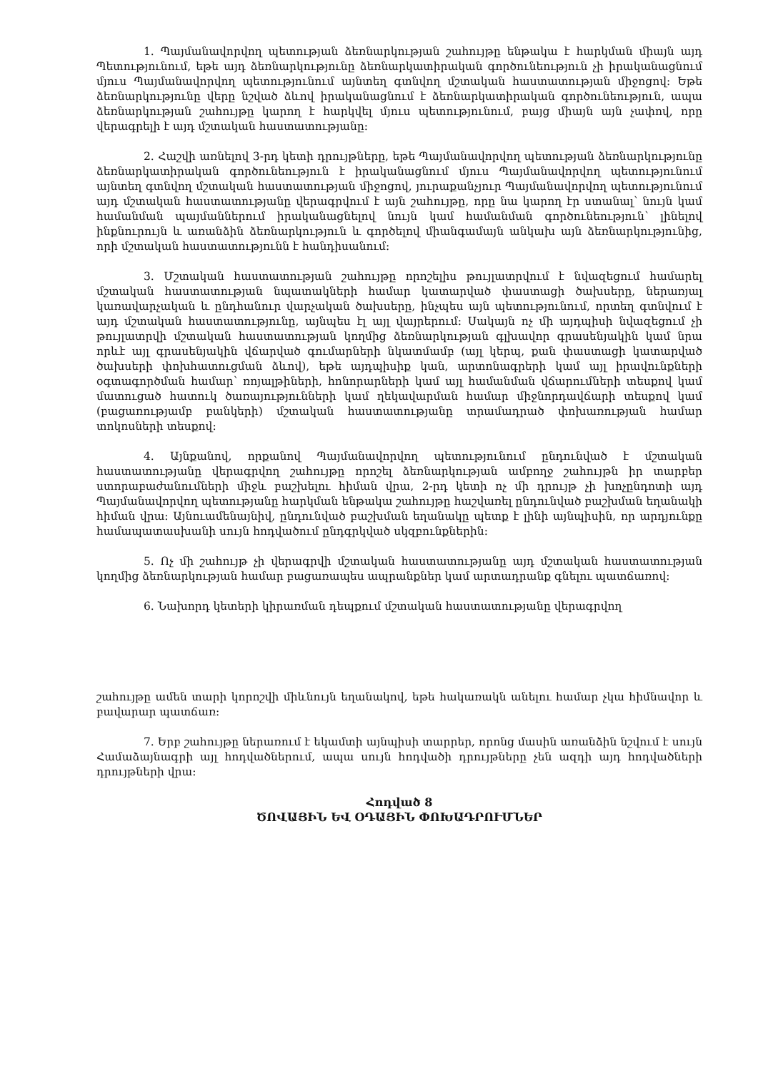1. Պայմանավորվող պետության ձեռնարկության շահույթը ենթակա է հարկման միայն այդ Պետությունում, եթե այդ ձեռնարկությունը ձեռնարկատիրական գործունեություն չի իրականացնում մյուս Պայմանավորվող պետությունում այնտեղ գտնվող մշտական հաստատության միջոցով: Եթե ձեռնարկությունը վերը նշված ձևով իրականացնում է ձեռնարկատիրական գործունեություն, ապա ձեռնարկության շահույթը կարող է հարկվել մյուս պետությունում, բայց միայն այն չափով, որը վերագրելի է այդ մշտական հաստատությանը:
2. Հաշվի առնելով 3-րդ կետի դրույթները, եթե Պայմանավորվող պետության ձեռնարկությունը ձեռնարկատիրական գործունեություն է իրականացնում մյուս Պայմանավորվող պետությունում այնտեղ գտնվող մշտական հաստատության միջոցով, յուրաքանչյուր Պայմանավորվող պետությունում այդ մշտական հաստատությանը վերագրվում է այն շահույթը, որը նա կարող էր ստանալ՝ նույն կամ համանման պայմաններում իրականացնելով նույն կամ համանման գործունեություն՝ լինելով ինքնուրույն և առանձին ձեռնարկություն և գործելով միանգամայն անկախ այն ձեռնարկությունից, որի մշտական հաստատությունն է հանդիսանում:
3. Մշտական հաստատության շահույթը որոշելիս թույլատրվում է նվազեցում համարել մշտական հաստատության նպատակների համար կատարված փաստացի ծախսերը, ներառյալ կառավարչական և ընդհանուր վարչական ծախսերը, ինչպես այն պետությունում, որտեղ գտնվում է այդ մշտական հաստատությունը, այնպես էլ այլ վայրերում: Սակայն ոչ մի այդպիսի նվազեցում չի թույլատրվի մշտական հաստատության կողմից ձեռնարկության գլխավոր գրասենյակին կամ նրա որևէ այլ գրասենյակին վճարված գումարների նկատմամբ (այլ կերպ, քան փաստացի կատարված ծախսերի փոխհատուցման ձևով), եթե այդպիսիք կան, արտոնագրերի կամ այլ իրավունքների օգտագործման համար՝ ռոյալթիների, հոնորարների կամ այլ համանման վճարումների տեսքով կամ մատուցած հատուկ ծառայությունների կամ ղեկավարման համար միջնորդավճարի տեսքով կամ (բացառությամբ բանկերի) մշտական հաստատությանը տրամադրած փոխառության համար տոկոսների տեսքով:
4. Այնքանով, որքանով Պայմանավորվող պետությունում ընդունված է մշտական հաստատությանը վերագրվող շահույթը որոշել ձեռնարկության ամբողջ շահույթն իր տարբեր ստորաբաժանումների միջև բաշխելու հիման վրա, 2-րդ կետի ոչ մի դրույթ չի խոչընդոտի այդ Պայմանավորվող պետությանը հարկման ենթակա շահույթը հաշվառել ընդունված բաշխման եղանակի հիման վրա: Այնուամենայնիվ, ընդունված բաշխման եղանակը պետք է լինի այնպիսին, որ արդյունքը համապատասխանի սույն հոդվածում ընդգրկված սկզբունքներին:
5. Ոչ մի շահույթ չի վերագրվի մշտական հաստատությանը այդ մշտական հաստատության կողմից ձեռնարկության համար բացառապես ապրանքներ կամ արտադրանք գնելու պատճառով:
6. Նախորդ կետերի կիրառման դեպքում մշտական հաստատությանը վերագրվող
շահույթը ամեն տարի կորոշվի միևնույն եղանակով, եթե հակառակն անելու համար չկա հիմնավոր և բավարար պատճառ:
7. Երբ շահույթը ներառում է եկամտի այնպիսի տարրեր, որոնց մասին առանձին նշվում է սույն Համաձայնագրի այլ հոդվածներում, ապա սույն հոդվածի դրույթները չեն ազդի այդ հոդվածների դրույթների վրա:
Հոդված 8
ԾՈՎԱՅԻՆ ԵՎ ՕԴԱՅԻՆ ՓՈԽԱԴՐՈՒՄՆԵՐ